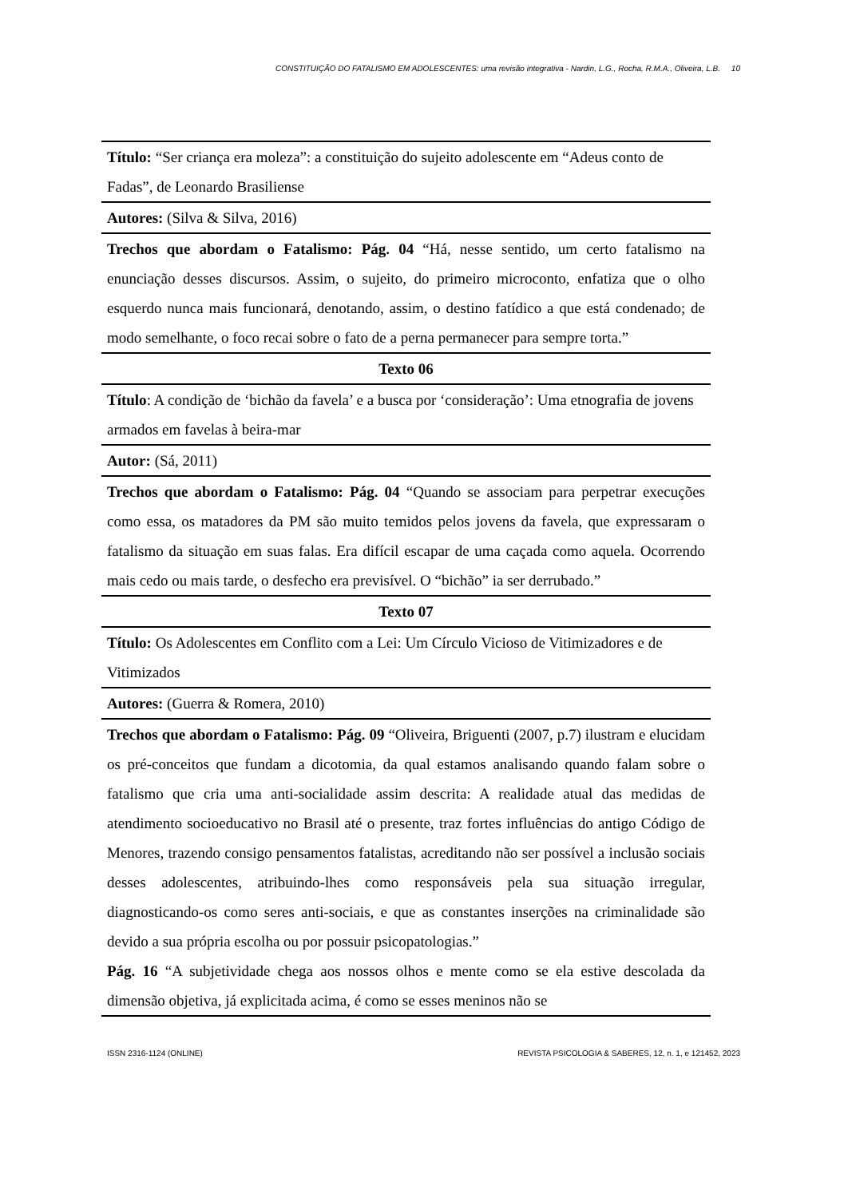CONSTITUIÇÃO DO FATALISMO EM ADOLESCENTES: uma revisão integrativa - Nardin, L.G., Rocha, R.M.A., Oliveira, L.B. 10
| Título: “Ser criança era moleza”: a constituição do sujeito adolescente em “Adeus conto de Fadas”, de Leonardo Brasiliense |
| Autores: (Silva & Silva, 2016) |
| Trechos que abordam o Fatalismo: Pág. 04 “Há, nesse sentido, um certo fatalismo na enunciação desses discursos. Assim, o sujeito, do primeiro microconto, enfatiza que o olho esquerdo nunca mais funcionará, denotando, assim, o destino fatídico a que está condenado; de modo semelhante, o foco recai sobre o fato de a perna permanecer para sempre torta.” |
| Texto 06 |
| Título : A condição de ‘bichão da favela’ e a busca por ‘consideração’: Uma etnografia de jovens armados em favelas à beira-mar |
| Autor: (Sá, 2011) |
| Trechos que abordam o Fatalismo: Pág. 04 “Quando se associam para perpetrar execuções como essa, os matadores da PM são muito temidos pelos jovens da favela, que expressaram o fatalismo da situação em suas falas. Era difícil escapar de uma caçada como aquela. Ocorrendo mais cedo ou mais tarde, o desfecho era previsível. O “bichão” ia ser derrubado.” |
| Texto 07 |
| Título: Os Adolescentes em Conflito com a Lei: Um Círculo Vicioso de Vitimizadores e de Vitimizados |
| Autores: (Guerra & Romera, 2010) |
| Trechos que abordam o Fatalismo: Pág. 09 “Oliveira, Briguenti (2007, p.7) ilustram e elucidam os pré-conceitos que fundam a dicotomia, da qual estamos analisando quando falam sobre o fatalismo que cria uma anti-socialidade assim descrita: A realidade atual das medidas de atendimento socioeducativo no Brasil até o presente, traz fortes influências do antigo Código de Menores, trazendo consigo pensamentos fatalistas, acreditando não ser possível a inclusão sociais desses adolescentes, atribuindo-lhes como responsáveis pela sua situação irregular, diagnosticando-os como seres anti-sociais, e que as constantes inserções na criminalidade são devido a sua própria escolha ou por possuir psicopatologias.” Pág. 16 “A subjetividade chega aos nossos olhos e mente como se ela estive descolada da dimensão objetiva, já explicitada acima, é como se esses meninos não se |
ISSN 2316-1124 (ONLINE) REVISTA PSICOLOGIA & SABERES, 12, n. 1, e 121452, 2023